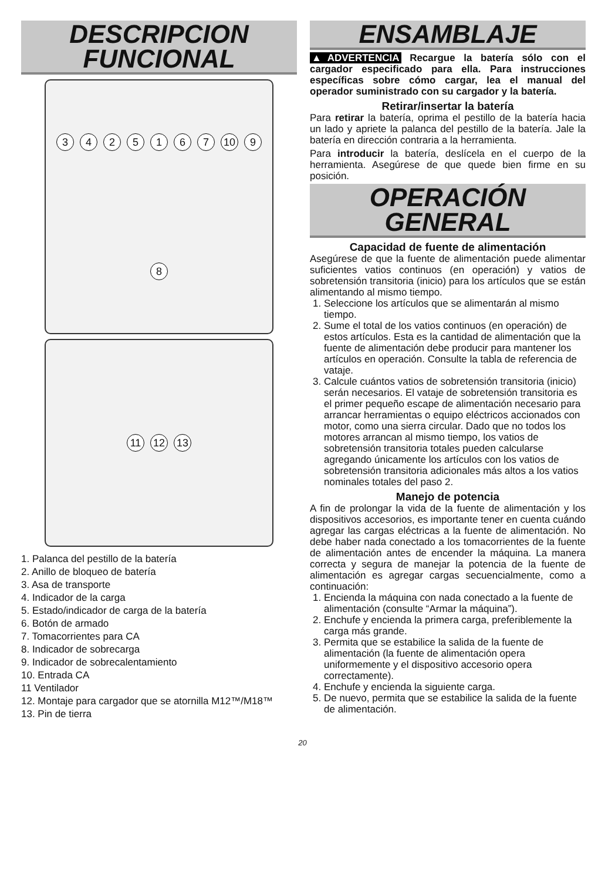DESCRIPCION
FUNCIONAL
3425167 10 9 8
11 12 13
1. Palanca del pestillo de la batería
2. Anillo de bloqueo de batería
3. Asa de transporte
4. Indicador de la carga
5. Estado/indicador de carga de la batería
6. Botón de armado
7. Tomacorrientes para CA
8. Indicador de sobrecarga
9. Indicador de sobrecalentamiento
10. Entrada CA
11 Ventilador
12. Montaje para cargador que se atornilla M12™/M18™
13. Pin de tierra
ENSAMBLAJE
▲ADVERTENCIA Recargue la batería sólo con el cargador especificado para ella. Para instrucciones específicas sobre cómo cargar, lea el manual del operador suministrado con su cargador y la batería.
Retirar/insertar la batería
Para retirar la batería, oprima el pestillo de la batería hacia un lado y apriete la palanca del pestillo de la batería. Jale la batería en dirección contraria a la herramienta.
Para introducir la batería, deslícela en el cuerpo de la herramienta. Asegúrese de que quede bien firme en su posición.
OPERACIÓN
GENERAL
Capacidad de fuente de alimentación
Asegúrese de que la fuente de alimentación puede alimentar suficientes vatios continuos (en operación) y vatios de sobretensión transitoria (inicio) para los artículos que se están alimentando al mismo tiempo.
1. Seleccione los artículos que se alimentarán al mismo tiempo.
2. Sume el total de los vatios continuos (en operación) de estos artículos. Esta es la cantidad de alimentación que la fuente de alimentación debe producir para mantener los artículos en operación. Consulte la tabla de referencia de vataje.
3. Calcule cuántos vatios de sobretensión transitoria (inicio) serán necesarios. El vataje de sobretensión transitoria es el primer pequeño escape de alimentación necesario para arrancar herramientas o equipo eléctricos accionados con motor, como una sierra circular. Dado que no todos los motores arrancan al mismo tiempo, los vatios de sobretensión transitoria totales pueden calcularse agregando únicamente los artículos con los vatios de sobretensión transitoria adicionales más altos a los vatios nominales totales del paso 2.
Manejo de potencia
A fin de prolongar la vida de la fuente de alimentación y los dispositivos accesorios, es importante tener en cuenta cuándo agregar las cargas eléctricas a la fuente de alimentación. No debe haber nada conectado a los tomacorrientes de la fuente de alimentación antes de encender la máquina. La manera correcta y segura de manejar la potencia de la fuente de alimentación es agregar cargas secuencialmente, como a continuación:
1. Encienda la máquina con nada conectado a la fuente de alimentación (consulte “Armar la máquina”).
2. Enchufe y encienda la primera carga, preferiblemente la carga más grande.
3. Permita que se estabilice la salida de la fuente de alimentación (la fuente de alimentación opera uniformemente y el dispositivo accesorio opera correctamente).
4. Enchufe y encienda la siguiente carga.
5. De nuevo, permita que se estabilice la salida de la fuente de alimentación.
20